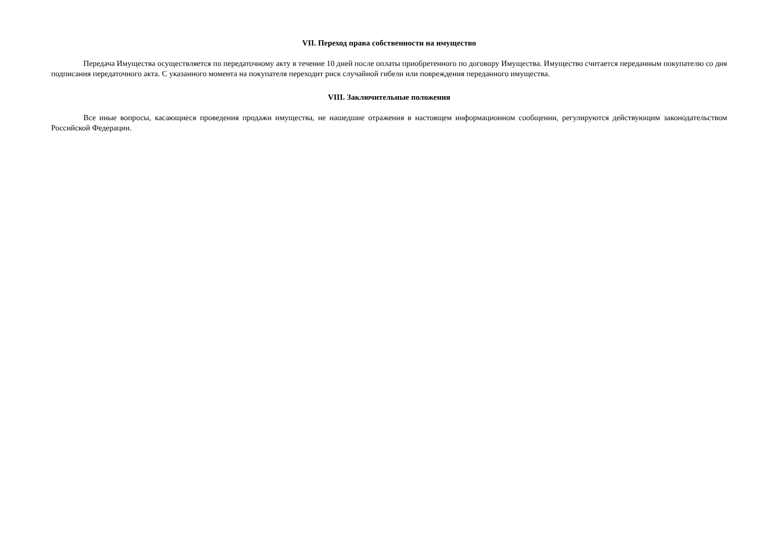VII. Переход права собственности на имущество
Передача Имущества осуществляется по передаточному акту в течение 10 дней после оплаты приобретенного по договору Имущества. Имущество считается переданным покупателю со дня подписания передаточного акта. С указанного момента на покупателя переходит риск случайной гибели или повреждения переданного имущества.
VIII. Заключительные положения
Все иные вопросы, касающиеся проведения продажи имущества, не нашедшие отражения в настоящем информационном сообщении, регулируются действующим законодательством Российской Федерации.